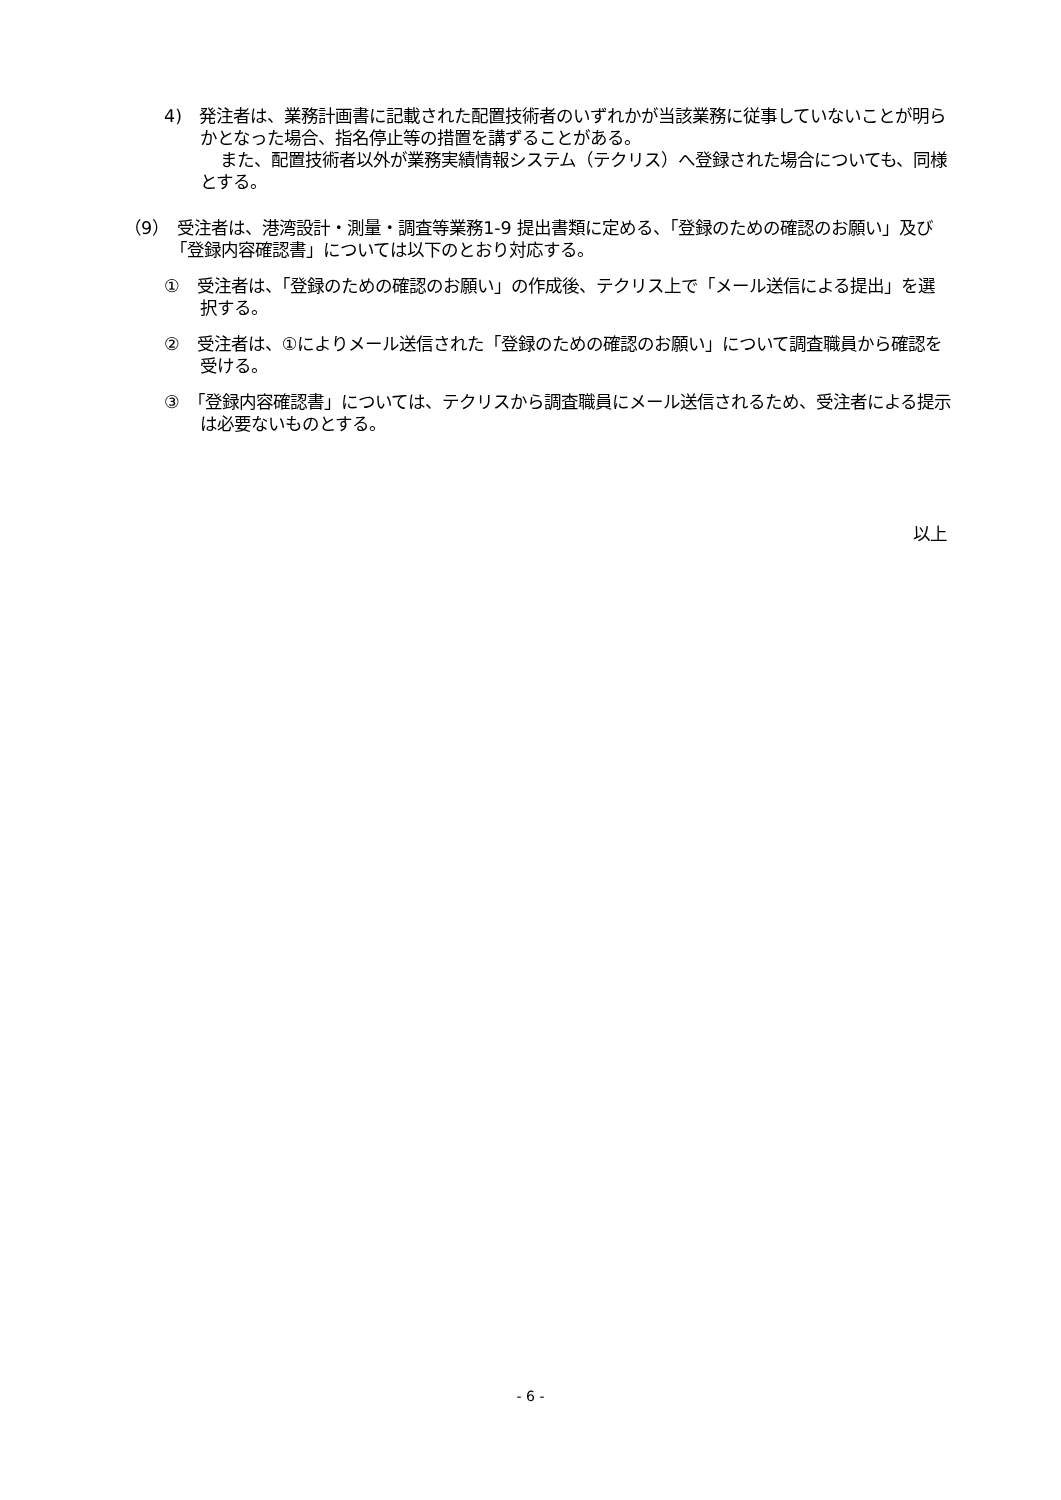4)　発注者は、業務計画書に記載された配置技術者のいずれかが当該業務に従事していないことが明らかとなった場合、指名停止等の措置を講ずることがある。
また、配置技術者以外が業務実績情報システム（テクリス）へ登録された場合についても、同様とする。
（9）　受注者は、港湾設計・測量・調査等業務1-9 提出書類に定める、「登録のための確認のお願い」及び「登録内容確認書」については以下のとおり対応する。
①　受注者は、「登録のための確認のお願い」の作成後、テクリス上で「メール送信による提出」を選択する。
②　受注者は、①によりメール送信された「登録のための確認のお願い」について調査職員から確認を受ける。
③　「登録内容確認書」については、テクリスから調査職員にメール送信されるため、受注者による提示は必要ないものとする。
以上
- 6 -